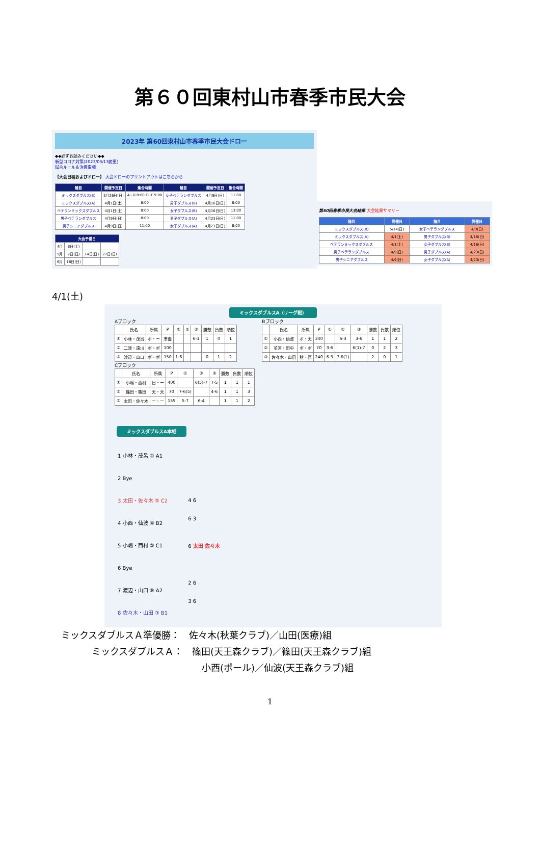第６０回東村山市春季市民大会
2023年 第60回東村山市春季市民大会ドロー
◆◆必ずお読みください◆◆
新型コロナ対策(2023/03/13変更)
試合ルール＆注意事項
【大会日程およびドロー】 大会ドローのプリントアウトはこちらから
| 種目 | 開催予定日 | 集合時間 | 種目 | 開催予定日 | 集合時間 |
| --- | --- | --- | --- | --- | --- |
| ミックスダブルス(B) | 3月26日(日) | A~D 8:00 E~F 9:00 | 女子ベテランダブルス | 4月9日(日) | 11:00 |
| ミックスダブルス(A) | 4月1日(土) | 8:00 | 男子ダブルス(B) | 4月16日(日) | 8:00 |
| ベテランミックスダブルス | 4月1日(土) | 8:00 | 女子ダブルス(B) | 4月16日(日) | 13:00 |
| 男子ベテランダブルス | 4月9日(日) | 8:00 | 男子ダブルス(A) | 4月23日(日) | 11:00 |
| 男子シニアダブルス | 4月9日(日) | 11:00 | 女子ダブルス(A) | 4月23日(日) | 8:00 |
| 大会予備日 | | | |
| --- | --- | --- | --- |
| 4月 | 8日(土) | | |
| 5月 | 7日(日) | 14日(日) | 27日(日) |
| 6月 | 18日(日) | | |
第60回春季市民大会結果 大会結果サマリー
| 種目 | 開催日 | 種目 | 開催日 |
| --- | --- | --- | --- |
| ミックスダブルス(B) | 5/14(日) | 女子ベテランダブルス | 4/9(日) |
| ミックスダブルス(A) | 4/1(土) | 男子ダブルス(B) | 4/16(日) |
| ベテランミックスダブルス | 4/1(土) | 女子ダブルス(B) | 4/16(日) |
| 男子ベテランダブルス | 4/9(日) | 男子ダブルス(A) | 4/23(日) |
| 男子シニアダブルス | 4/9(日) | 女子ダブルス(A) | 4/23(日) |
4/1(土)
ミックスダブルスA（リーグ戦）
Aブロック
| | 氏名 | 所属 | P | ① | ② | ③ | 勝数 | 負数 | 順位 |
| ① | 小林・茂呂 | ポ・ー | 準優 | | | 6-1 | 1 | 0 | 1 |
| ② | 二渡・遠川 | ポ・ポ | 100 | | | | | | |
| ③ | 渡辺・山口 | ポ・ポ | 150 | 1-6 | | | 0 | 1 | 2 |
Cブロック
| | 氏名 | 所属 | P | ① | ② | ③ | 勝数 | 負数 | 順位 |
| ① | 小嶋・西村 | 日・ー | 400 | | 6(5)-7 | 7-5 | 1 | 1 | 1 |
| ② | 篠田・篠田 | 天・天 | 70 | 7-6(5) | | 4-6 | 1 | 1 | 3 |
| ③ | 太田・佐々木 | ー・ー | 155 | 5-7 | 6-4 | | 1 | 1 | 2 |
Bブロック
| | 氏名 | 所属 | P | ① | ② | ③ | 勝数 | 負数 | 順位 |
| ① | 小西・仙波 | ポ・天 | 340 | | 6-3 | 3-6 | 1 | 1 | 2 |
| ② | 並河・田中 | ポ・ポ | 70 | 3-6 | | 6(1)-7 | 0 | 2 | 3 |
| ③ | 佐々木・山田 | 秋・医 | 240 | 6-3 | 7-6(1) | | 2 | 0 | 1 |
ミックスダブルスA本戦
1 小林・茂呂 ① A1
2 Bye
3 太田・佐々木 ⑤ C2
4 小西・仙波 ④ B2
5 小嶋・西村 ② C1
6 Bye
7 渡辺・山口 ⑥ A2
8 佐々木・山田 ③ B1
4 6
6 3
6 太田 佐々木
2 6
3 6
ミックスダブルスＡ準優勝：　佐々木(秋葉クラブ)／山田(医療)組
ミックスダブルスＡ：　篠田(天王森クラブ)／篠田(天王森クラブ)組
小西(ポール)／仙波(天王森クラブ)組
1